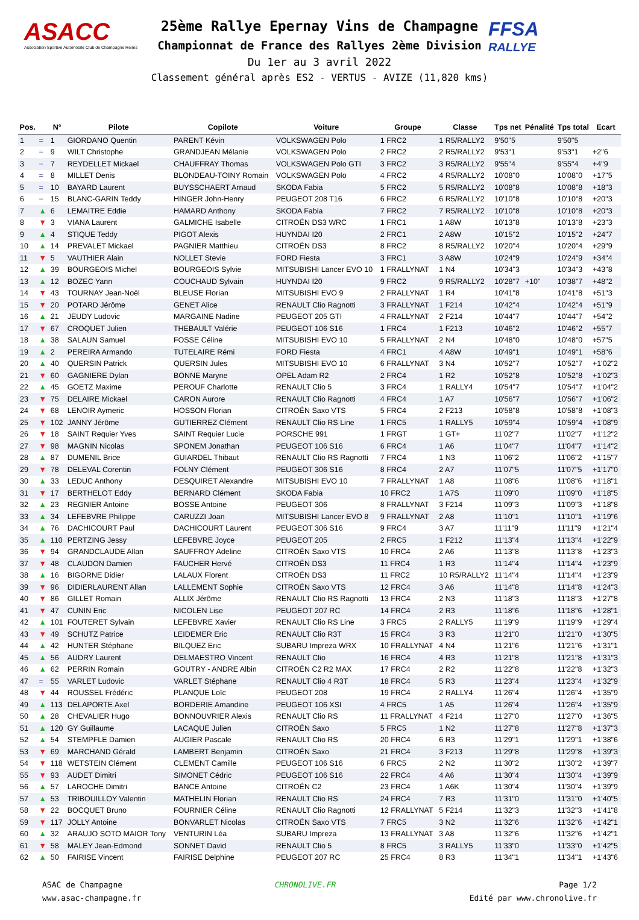ASACC
Association Sportive Automobile Club de Champagne Reims
25ème Rallye Epernay Vins de Champagne
Championnat de France des Rallyes 2ème Division
Du 1er au 3 avril 2022
Classement général après ES2 - VERTUS - AVIZE (11,820 kms)
FFSA
RALLYE
| Pos. | | N° | Pilote | Copilote | Voiture | Groupe | Classe | Tps net | Pénalité | Tps total | Ecart |
| --- | --- | --- | --- | --- | --- | --- | --- | --- | --- | --- | --- |
| 1 | = | 1 | GIORDANO Quentin | PARENT Kévin | VOLKSWAGEN Polo | 1 FRC2 | 1 R5/RALLY2 | 9'50"5 | | 9'50"5 | |
| 2 | = | 9 | WILT Christophe | GRANDJEAN Mélanie | VOLKSWAGEN Polo | 2 FRC2 | 2 R5/RALLY2 | 9'53"1 | | 9'53"1 | +2"6 |
| 3 | = | 7 | REYDELLET Mickael | CHAUFFRAY Thomas | VOLKSWAGEN Polo GTI | 3 FRC2 | 3 R5/RALLY2 | 9'55"4 | | 9'55"4 | +4"9 |
| 4 | = | 8 | MILLET Denis | BLONDEAU-TOINY Romain | VOLKSWAGEN Polo | 4 FRC2 | 4 R5/RALLY2 | 10'08"0 | | 10'08"0 | +17"5 |
| 5 | = | 10 | BAYARD Laurent | BUYSSCHAERT Arnaud | SKODA Fabia | 5 FRC2 | 5 R5/RALLY2 | 10'08"8 | | 10'08"8 | +18"3 |
| 6 | = | 15 | BLANC-GARIN Teddy | HINGER John-Henry | PEUGEOT 208 T16 | 6 FRC2 | 6 R5/RALLY2 | 10'10"8 | | 10'10"8 | +20"3 |
| 7 | ▲ | 6 | LEMAITRE Eddie | HAMARD Anthony | SKODA Fabia | 7 FRC2 | 7 R5/RALLY2 | 10'10"8 | | 10'10"8 | +20"3 |
| 8 | ▼ | 3 | VIANA Laurent | GALMICHE Isabelle | CITROËN DS3 WRC | 1 FRC1 | 1 A8W | 10'13"8 | | 10'13"8 | +23"3 |
| 9 | ▲ | 4 | STIQUE Teddy | PIGOT Alexis | HUYNDAI I20 | 2 FRC1 | 2 A8W | 10'15"2 | | 10'15"2 | +24"7 |
| 10 | ▲ | 14 | PREVALET Mickael | PAGNIER Matthieu | CITROËN DS3 | 8 FRC2 | 8 R5/RALLY2 | 10'20"4 | | 10'20"4 | +29"9 |
| 11 | ▼ | 5 | VAUTHIER Alain | NOLLET Stevie | FORD Fiesta | 3 FRC1 | 3 A8W | 10'24"9 | | 10'24"9 | +34"4 |
| 12 | ▲ | 39 | BOURGEOIS Michel | BOURGEOIS Sylvie | MITSUBISHI Lancer EVO 10 | 1 FRALLYNAT | 1 N4 | 10'34"3 | | 10'34"3 | +43"8 |
| 13 | ▲ | 12 | BOZEC Yann | COUCHAUD Sylvain | HUYNDAI I20 | 9 FRC2 | 9 R5/RALLY2 | 10'28"7 | +10" | 10'38"7 | +48"2 |
| 14 | ▼ | 43 | TOURNAY Jean-Noël | BLEUSE Florian | MITSUBISHI EVO 9 | 2 FRALLYNAT | 1 R4 | 10'41"8 | | 10'41"8 | +51"3 |
| 15 | ▼ | 20 | POTARD Jérôme | GENET Alice | RENAULT Clio Ragnotti | 3 FRALLYNAT | 1 F214 | 10'42"4 | | 10'42"4 | +51"9 |
| 16 | ▲ | 21 | JEUDY Ludovic | MARGAINE Nadine | PEUGEOT 205 GTI | 4 FRALLYNAT | 2 F214 | 10'44"7 | | 10'44"7 | +54"2 |
| 17 | ▼ | 67 | CROQUET Julien | THEBAULT Valérie | PEUGEOT 106 S16 | 1 FRC4 | 1 F213 | 10'46"2 | | 10'46"2 | +55"7 |
| 18 | ▲ | 38 | SALAUN Samuel | FOSSE Céline | MITSUBISHI EVO 10 | 5 FRALLYNAT | 2 N4 | 10'48"0 | | 10'48"0 | +57"5 |
| 19 | ▲ | 2 | PEREIRA Armando | TUTELAIRE Rémi | FORD Fiesta | 4 FRC1 | 4 A8W | 10'49"1 | | 10'49"1 | +58"6 |
| 20 | ▲ | 40 | QUERSIN Patrick | QUERSIN Jules | MITSUBISHI EVO 10 | 6 FRALLYNAT | 3 N4 | 10'52"7 | | 10'52"7 | +1'02"2 |
| 21 | ▼ | 60 | GAGNIERE Dylan | BONNE Maryne | OPEL Adam R2 | 2 FRC4 | 1 R2 | 10'52"8 | | 10'52"8 | +1'02"3 |
| 22 | ▲ | 45 | GOETZ Maxime | PEROUF Charlotte | RENAULT Clio 5 | 3 FRC4 | 1 RALLY4 | 10'54"7 | | 10'54"7 | +1'04"2 |
| 23 | ▼ | 75 | DELAIRE Mickael | CARON Aurore | RENAULT Clio Ragnotti | 4 FRC4 | 1 A7 | 10'56"7 | | 10'56"7 | +1'06"2 |
| 24 | ▼ | 68 | LENOIR Aymeric | HOSSON Florian | CITROËN Saxo VTS | 5 FRC4 | 2 F213 | 10'58"8 | | 10'58"8 | +1'08"3 |
| 25 | ▼ | 102 | JANNY Jérôme | GUTIERREZ Clément | RENAULT Clio RS Line | 1 FRC5 | 1 RALLY5 | 10'59"4 | | 10'59"4 | +1'08"9 |
| 26 | ▼ | 18 | SAINT Requier Yves | SAINT Requier Lucie | PORSCHE 991 | 1 FRGT | 1 GT+ | 11'02"7 | | 11'02"7 | +1'12"2 |
| 27 | ▼ | 98 | MAGNIN Nicolas | SPONEM Jonathan | PEUGEOT 106 S16 | 6 FRC4 | 1 A6 | 11'04"7 | | 11'04"7 | +1'14"2 |
| 28 | ▲ | 87 | DUMENIL Brice | GUIARDEL Thibaut | RENAULT Clio RS Ragnotti | 7 FRC4 | 1 N3 | 11'06"2 | | 11'06"2 | +1'15"7 |
| 29 | ▼ | 78 | DELEVAL Corentin | FOLNY Clément | PEUGEOT 306 S16 | 8 FRC4 | 2 A7 | 11'07"5 | | 11'07"5 | +1'17"0 |
| 30 | ▲ | 33 | LEDUC Anthony | DESQUIRET Alexandre | MITSUBISHI EVO 10 | 7 FRALLYNAT | 1 A8 | 11'08"6 | | 11'08"6 | +1'18"1 |
| 31 | ▼ | 17 | BERTHELOT Eddy | BERNARD Clément | SKODA Fabia | 10 FRC2 | 1 A7S | 11'09"0 | | 11'09"0 | +1'18"5 |
| 32 | ▲ | 23 | REGNIER Antoine | BOSSE Antoine | PEUGEOT 306 | 8 FRALLYNAT | 3 F214 | 11'09"3 | | 11'09"3 | +1'18"8 |
| 33 | ▲ | 34 | LEFEBVRE Philippe | CARUZZI Joan | MITSUBISHI Lancer EVO 8 | 9 FRALLYNAT | 2 A8 | 11'10"1 | | 11'10"1 | +1'19"6 |
| 34 | ▲ | 76 | DACHICOURT Paul | DACHICOURT Laurent | PEUGEOT 306 S16 | 9 FRC4 | 3 A7 | 11'11"9 | | 11'11"9 | +1'21"4 |
| 35 | ▲ | 110 | PERTZING Jessy | LEFEBVRE Joyce | PEUGEOT 205 | 2 FRC5 | 1 F212 | 11'13"4 | | 11'13"4 | +1'22"9 |
| 36 | ▼ | 94 | GRANDCLAUDE Allan | SAUFFROY Adeline | CITROËN Saxo VTS | 10 FRC4 | 2 A6 | 11'13"8 | | 11'13"8 | +1'23"3 |
| 37 | ▼ | 48 | CLAUDON Damien | FAUCHER Hervé | CITROËN DS3 | 11 FRC4 | 1 R3 | 11'14"4 | | 11'14"4 | +1'23"9 |
| 38 | ▲ | 16 | BIGORNE Didier | LALAUX Florent | CITROËN DS3 | 11 FRC2 | 10 R5/RALLY2 | 11'14"4 | | 11'14"4 | +1'23"9 |
| 39 | ▼ | 96 | DIDIERLAURENT Allan | LALLEMENT Sophie | CITROËN Saxo VTS | 12 FRC4 | 3 A6 | 11'14"8 | | 11'14"8 | +1'24"3 |
| 40 | ▼ | 86 | GILLET Romain | ALLIX Jérôme | RENAULT Clio RS Ragnotti | 13 FRC4 | 2 N3 | 11'18"3 | | 11'18"3 | +1'27"8 |
| 41 | ▼ | 47 | CUNIN Eric | NICOLEN Lise | PEUGEOT 207 RC | 14 FRC4 | 2 R3 | 11'18"6 | | 11'18"6 | +1'28"1 |
| 42 | ▲ | 101 | FOUTERET Sylvain | LEFEBVRE Xavier | RENAULT Clio RS Line | 3 FRC5 | 2 RALLY5 | 11'19"9 | | 11'19"9 | +1'29"4 |
| 43 | ▼ | 49 | SCHUTZ Patrice | LEIDEMER Eric | RENAULT Clio R3T | 15 FRC4 | 3 R3 | 11'21"0 | | 11'21"0 | +1'30"5 |
| 44 | ▲ | 42 | HUNTER Stéphane | BILQUEZ Eric | SUBARU Impreza WRX | 10 FRALLYNAT | 4 N4 | 11'21"6 | | 11'21"6 | +1'31"1 |
| 45 | ▲ | 56 | AUDRY Laurent | DELMAESTRO Vincent | RENAULT Clio | 16 FRC4 | 4 R3 | 11'21"8 | | 11'21"8 | +1'31"3 |
| 46 | ▲ | 62 | PERRIN Romain | GOUTRY - ANDRE Albin | CITROËN C2 R2 MAX | 17 FRC4 | 2 R2 | 11'22"8 | | 11'22"8 | +1'32"3 |
| 47 | = | 55 | VARLET Ludovic | VARLET Stéphane | RENAULT Clio 4 R3T | 18 FRC4 | 5 R3 | 11'23"4 | | 11'23"4 | +1'32"9 |
| 48 | ▼ | 44 | ROUSSEL Frédéric | PLANQUE Loïc | PEUGEOT 208 | 19 FRC4 | 2 RALLY4 | 11'26"4 | | 11'26"4 | +1'35"9 |
| 49 | ▲ | 113 | DELAPORTE Axel | BORDERIE Amandine | PEUGEOT 106 XSI | 4 FRC5 | 1 A5 | 11'26"4 | | 11'26"4 | +1'35"9 |
| 50 | ▲ | 28 | CHEVALIER Hugo | BONNOUVRIER Alexis | RENAULT Clio RS | 11 FRALLYNAT | 4 F214 | 11'27"0 | | 11'27"0 | +1'36"5 |
| 51 | ▲ | 120 | GY Guillaume | LACAQUE Julien | CITROËN Saxo | 5 FRC5 | 1 N2 | 11'27"8 | | 11'27"8 | +1'37"3 |
| 52 | ▲ | 54 | STEMPFLE Damien | AUGIER Pascale | RENAULT Clio RS | 20 FRC4 | 6 R3 | 11'29"1 | | 11'29"1 | +1'38"6 |
| 53 | ▼ | 69 | MARCHAND Gérald | LAMBERT Benjamin | CITROËN Saxo | 21 FRC4 | 3 F213 | 11'29"8 | | 11'29"8 | +1'39"3 |
| 54 | ▼ | 118 | WETSTEIN Clément | CLEMENT Camille | PEUGEOT 106 S16 | 6 FRC5 | 2 N2 | 11'30"2 | | 11'30"2 | +1'39"7 |
| 55 | ▼ | 93 | AUDET Dimitri | SIMONET Cédric | PEUGEOT 106 S16 | 22 FRC4 | 4 A6 | 11'30"4 | | 11'30"4 | +1'39"9 |
| 56 | ▲ | 57 | LAROCHE Dimitri | BANCE Antoine | CITROËN C2 | 23 FRC4 | 1 A6K | 11'30"4 | | 11'30"4 | +1'39"9 |
| 57 | ▲ | 53 | TRIBOUILLOY Valentin | MATHELIN Florian | RENAULT Clio RS | 24 FRC4 | 7 R3 | 11'31"0 | | 11'31"0 | +1'40"5 |
| 58 | ▼ | 22 | BOCQUET Bruno | FOURNIER Céline | RENAULT Clio Ragnotti | 12 FRALLYNAT | 5 F214 | 11'32"3 | | 11'32"3 | +1'41"8 |
| 59 | ▼ | 117 | JOLLY Antoine | BONVARLET Nicolas | CITROËN Saxo VTS | 7 FRC5 | 3 N2 | 11'32"6 | | 11'32"6 | +1'42"1 |
| 60 | ▲ | 32 | ARAUJO SOTO MAIOR Tony | VENTURIN Léa | SUBARU Impreza | 13 FRALLYNAT | 3 A8 | 11'32"6 | | 11'32"6 | +1'42"1 |
| 61 | ▼ | 58 | MALEY Jean-Edmond | SONNET David | RENAULT Clio 5 | 8 FRC5 | 3 RALLY5 | 11'33"0 | | 11'33"0 | +1'42"5 |
| 62 | ▲ | 50 | FAIRISE Vincent | FAIRISE Delphine | PEUGEOT 207 RC | 25 FRC4 | 8 R3 | 11'34"1 | | 11'34"1 | +1'43"6 |
ASAC de Champagne
www.asac-champagne.fr
CHRONOLIVE.FR Page 1/2
Edité par www.chronolive.fr